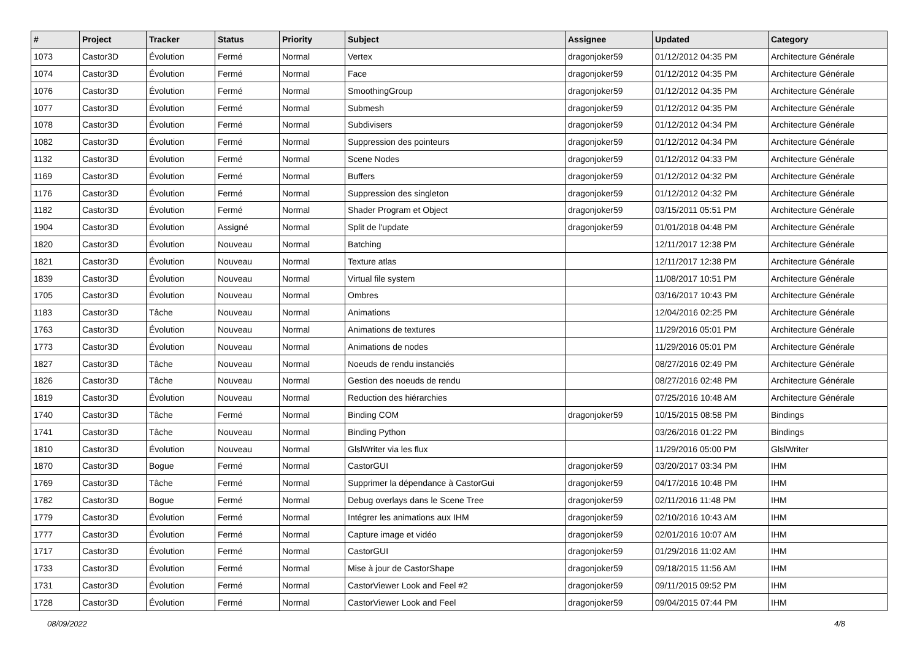| # | Project | Tracker | Status | Priority | Subject | Assignee | Updated | Category |
| --- | --- | --- | --- | --- | --- | --- | --- | --- |
| 1073 | Castor3D | Évolution | Fermé | Normal | Vertex | dragonjoker59 | 01/12/2012 04:35 PM | Architecture Générale |
| 1074 | Castor3D | Évolution | Fermé | Normal | Face | dragonjoker59 | 01/12/2012 04:35 PM | Architecture Générale |
| 1076 | Castor3D | Évolution | Fermé | Normal | SmoothingGroup | dragonjoker59 | 01/12/2012 04:35 PM | Architecture Générale |
| 1077 | Castor3D | Évolution | Fermé | Normal | Submesh | dragonjoker59 | 01/12/2012 04:35 PM | Architecture Générale |
| 1078 | Castor3D | Évolution | Fermé | Normal | Subdivisers | dragonjoker59 | 01/12/2012 04:34 PM | Architecture Générale |
| 1082 | Castor3D | Évolution | Fermé | Normal | Suppression des pointeurs | dragonjoker59 | 01/12/2012 04:34 PM | Architecture Générale |
| 1132 | Castor3D | Évolution | Fermé | Normal | Scene Nodes | dragonjoker59 | 01/12/2012 04:33 PM | Architecture Générale |
| 1169 | Castor3D | Évolution | Fermé | Normal | Buffers | dragonjoker59 | 01/12/2012 04:32 PM | Architecture Générale |
| 1176 | Castor3D | Évolution | Fermé | Normal | Suppression des singleton | dragonjoker59 | 01/12/2012 04:32 PM | Architecture Générale |
| 1182 | Castor3D | Évolution | Fermé | Normal | Shader Program et Object | dragonjoker59 | 03/15/2011 05:51 PM | Architecture Générale |
| 1904 | Castor3D | Évolution | Assigné | Normal | Split de l'update | dragonjoker59 | 01/01/2018 04:48 PM | Architecture Générale |
| 1820 | Castor3D | Évolution | Nouveau | Normal | Batching | | 12/11/2017 12:38 PM | Architecture Générale |
| 1821 | Castor3D | Évolution | Nouveau | Normal | Texture atlas | | 12/11/2017 12:38 PM | Architecture Générale |
| 1839 | Castor3D | Évolution | Nouveau | Normal | Virtual file system | | 11/08/2017 10:51 PM | Architecture Générale |
| 1705 | Castor3D | Évolution | Nouveau | Normal | Ombres | | 03/16/2017 10:43 PM | Architecture Générale |
| 1183 | Castor3D | Tâche | Nouveau | Normal | Animations | | 12/04/2016 02:25 PM | Architecture Générale |
| 1763 | Castor3D | Évolution | Nouveau | Normal | Animations de textures | | 11/29/2016 05:01 PM | Architecture Générale |
| 1773 | Castor3D | Évolution | Nouveau | Normal | Animations de nodes | | 11/29/2016 05:01 PM | Architecture Générale |
| 1827 | Castor3D | Tâche | Nouveau | Normal | Noeuds de rendu instanciés | | 08/27/2016 02:49 PM | Architecture Générale |
| 1826 | Castor3D | Tâche | Nouveau | Normal | Gestion des noeuds de rendu | | 08/27/2016 02:48 PM | Architecture Générale |
| 1819 | Castor3D | Évolution | Nouveau | Normal | Reduction des hiérarchies | | 07/25/2016 10:48 AM | Architecture Générale |
| 1740 | Castor3D | Tâche | Fermé | Normal | Binding COM | dragonjoker59 | 10/15/2015 08:58 PM | Bindings |
| 1741 | Castor3D | Tâche | Nouveau | Normal | Binding Python | | 03/26/2016 01:22 PM | Bindings |
| 1810 | Castor3D | Évolution | Nouveau | Normal | GlslWriter via les flux | | 11/29/2016 05:00 PM | GlslWriter |
| 1870 | Castor3D | Bogue | Fermé | Normal | CastorGUI | dragonjoker59 | 03/20/2017 03:34 PM | IHM |
| 1769 | Castor3D | Tâche | Fermé | Normal | Supprimer la dépendance à CastorGui | dragonjoker59 | 04/17/2016 10:48 PM | IHM |
| 1782 | Castor3D | Bogue | Fermé | Normal | Debug overlays dans le Scene Tree | dragonjoker59 | 02/11/2016 11:48 PM | IHM |
| 1779 | Castor3D | Évolution | Fermé | Normal | Intégrer les animations aux IHM | dragonjoker59 | 02/10/2016 10:43 AM | IHM |
| 1777 | Castor3D | Évolution | Fermé | Normal | Capture image et vidéo | dragonjoker59 | 02/01/2016 10:07 AM | IHM |
| 1717 | Castor3D | Évolution | Fermé | Normal | CastorGUI | dragonjoker59 | 01/29/2016 11:02 AM | IHM |
| 1733 | Castor3D | Évolution | Fermé | Normal | Mise à jour de CastorShape | dragonjoker59 | 09/18/2015 11:56 AM | IHM |
| 1731 | Castor3D | Évolution | Fermé | Normal | CastorViewer Look and Feel #2 | dragonjoker59 | 09/11/2015 09:52 PM | IHM |
| 1728 | Castor3D | Évolution | Fermé | Normal | CastorViewer Look and Feel | dragonjoker59 | 09/04/2015 07:44 PM | IHM |
08/09/2022 4/8